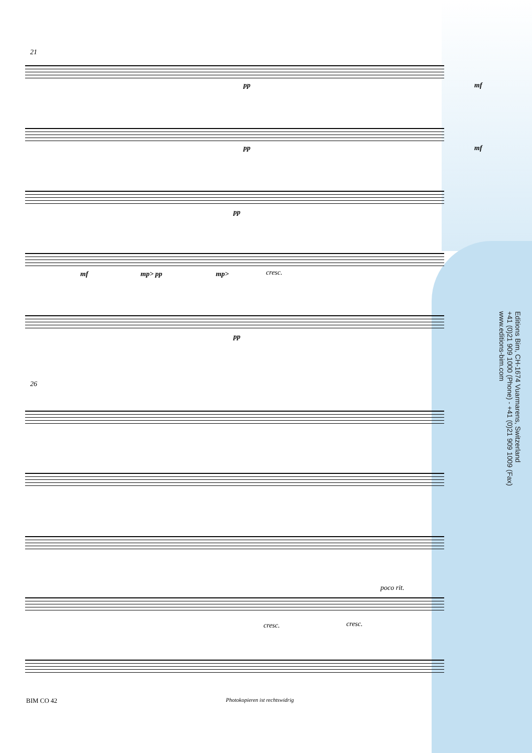21
pp
pp
pp
mf mp> pp mp> cresc.
pp
mf
mf
26
poco rit.
cresc. cresc.
Editions Bim, CH-1674 Vuarmarens, Switzerland
+41 (0)21 909 1000 (Phone) - +41 (0)21 909 1009 (Fax)
www.editions-bim.com
BIM CO 42 Photokopieren ist rechtswidrig